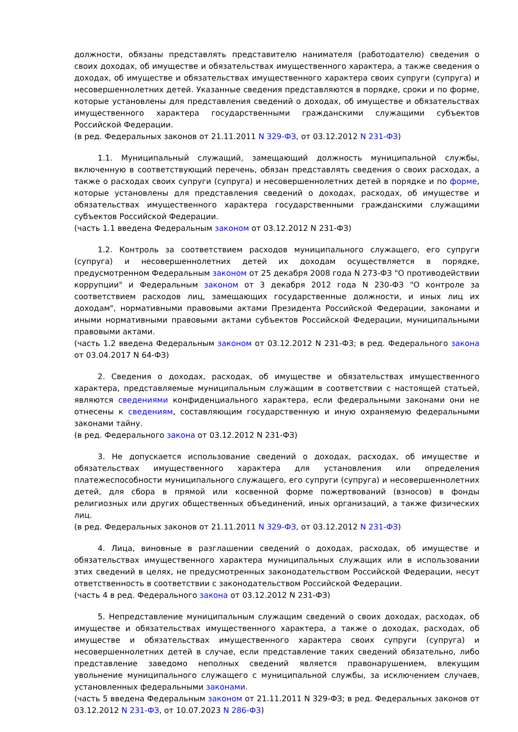должности, обязаны представлять представителю нанимателя (работодателю) сведения о своих доходах, об имуществе и обязательствах имущественного характера, а также сведения о доходах, об имуществе и обязательствах имущественного характера своих супруги (супруга) и несовершеннолетних детей. Указанные сведения представляются в порядке, сроки и по форме, которые установлены для представления сведений о доходах, об имуществе и обязательствах имущественного характера государственными гражданскими служащими субъектов Российской Федерации.
(в ред. Федеральных законов от 21.11.2011 N 329-ФЗ, от 03.12.2012 N 231-ФЗ)
1.1. Муниципальный служащий, замещающий должность муниципальной службы, включенную в соответствующий перечень, обязан представлять сведения о своих расходах, а также о расходах своих супруги (супруга) и несовершеннолетних детей в порядке и по форме, которые установлены для представления сведений о доходах, расходах, об имуществе и обязательствах имущественного характера государственными гражданскими служащими субъектов Российской Федерации.
(часть 1.1 введена Федеральным законом от 03.12.2012 N 231-ФЗ)
1.2. Контроль за соответствием расходов муниципального служащего, его супруги (супруга) и несовершеннолетних детей их доходам осуществляется в порядке, предусмотренном Федеральным законом от 25 декабря 2008 года N 273-ФЗ "О противодействии коррупции" и Федеральным законом от 3 декабря 2012 года N 230-ФЗ "О контроле за соответствием расходов лиц, замещающих государственные должности, и иных лиц их доходам", нормативными правовыми актами Президента Российской Федерации, законами и иными нормативными правовыми актами субъектов Российской Федерации, муниципальными правовыми актами.
(часть 1.2 введена Федеральным законом от 03.12.2012 N 231-ФЗ; в ред. Федерального закона от 03.04.2017 N 64-ФЗ)
2. Сведения о доходах, расходах, об имуществе и обязательствах имущественного характера, представляемые муниципальным служащим в соответствии с настоящей статьей, являются сведениями конфиденциального характера, если федеральными законами они не отнесены к сведениям, составляющим государственную и иную охраняемую федеральными законами тайну.
(в ред. Федерального закона от 03.12.2012 N 231-ФЗ)
3. Не допускается использование сведений о доходах, расходах, об имуществе и обязательствах имущественного характера для установления или определения платежеспособности муниципального служащего, его супруги (супруга) и несовершеннолетних детей, для сбора в прямой или косвенной форме пожертвований (взносов) в фонды религиозных или других общественных объединений, иных организаций, а также физических лиц.
(в ред. Федеральных законов от 21.11.2011 N 329-ФЗ, от 03.12.2012 N 231-ФЗ)
4. Лица, виновные в разглашении сведений о доходах, расходах, об имуществе и обязательствах имущественного характера муниципальных служащих или в использовании этих сведений в целях, не предусмотренных законодательством Российской Федерации, несут ответственность в соответствии с законодательством Российской Федерации.
(часть 4 в ред. Федерального закона от 03.12.2012 N 231-ФЗ)
5. Непредставление муниципальным служащим сведений о своих доходах, расходах, об имуществе и обязательствах имущественного характера, а также о доходах, расходах, об имуществе и обязательствах имущественного характера своих супруги (супруга) и несовершеннолетних детей в случае, если представление таких сведений обязательно, либо представление заведомо неполных сведений является правонарушением, влекущим увольнение муниципального служащего с муниципальной службы, за исключением случаев, установленных федеральными законами.
(часть 5 введена Федеральным законом от 21.11.2011 N 329-ФЗ; в ред. Федеральных законов от 03.12.2012 N 231-ФЗ, от 10.07.2023 N 286-ФЗ)